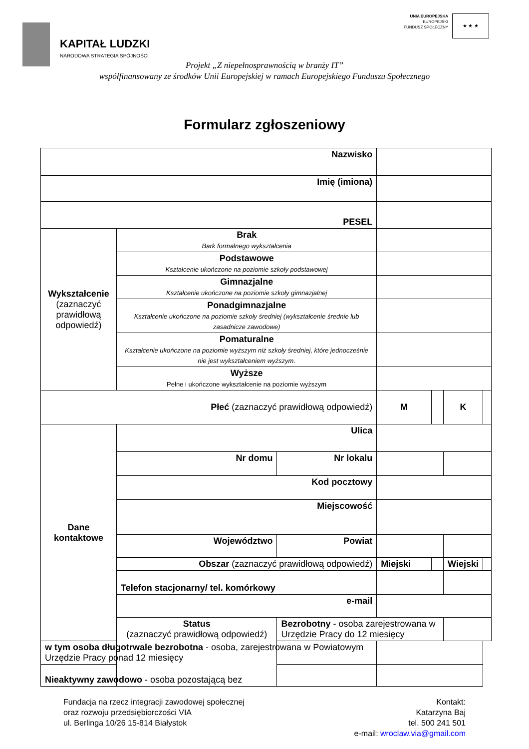KAPITAŁ LUDZKI
NARODOWA STRATEGIA SPÓJNOŚCI
UNIA EUROPEJSKA
EUROPEJSKI
FUNDUSZ SPOŁECZNY
★ ★ ★
Projekt „Z niepełnosprawnością w branży IT”
współfinansowany ze środków Unii Europejskiej w ramach Europejskiego Funduszu Społecznego
Formularz zgłoszeniowy
| Nazwisko | | | | | | |
| Imię (imiona) | | | | | | |
| PESEL | | | | | | |
| Wykształcenie (zaznaczyć prawidłową odpowiedź) | Brak Bark formalnego wykształcenia | | | | | |
| | Podstawowe Kształcenie ukończone na poziomie szkoły podstawowej | | | | | |
| | Gimnazjalne Kształcenie ukończone na poziomie szkoły gimnazjalnej | | | | | |
| | Ponadgimnazjalne Kształcenie ukończone na poziomie szkoły średniej (wykształcenie średnie lub zasadnicze zawodowe) | | | | | |
| | Pomaturalne Kształcenie ukończone na poziomie wyższym niż szkoły średniej, które jednocześnie nie jest wykształceniem wyższym. | | | | | |
| | Wyższe Pełne i ukończone wykształcenie na poziomie wyższym | | | | | |
| Płeć (zaznaczyć prawidłową odpowiedź) | | | M | | K | |
| Dane kontaktowe | Ulica | | | | | |
| | Nr domu | Nr lokalu | | | | |
| | Kod pocztowy | | | | | |
| | Miejscowość | | | | | |
| | Województwo | Powiat | | | | |
| | Obszar (zaznaczyć prawidłową odpowiedź) | | Miejski | | Wiejski | |
| | Telefon stacjonarny/ tel. komórkowy | | | | | |
| | e-mail | | | | | |
| | Status (zaznaczyć prawidłową odpowiedź) | Bezrobotny - osoba zarejestrowana w Urzędzie Pracy do 12 miesięcy | | | | |
| w tym osoba długotrwale bezrobotna - osoba, zarejestrowana w Powiatowym Urzędzie Pracy ponad 12 miesięcy | | | | | | |
| Nieaktywny zawodowo - osoba pozostającą bez | | | | | | |
Fundacja na rzecz integracji zawodowej społecznej
oraz rozwoju przedsiębiorczości VIA
ul. Berlinga 10/26 15-814 Białystok
Kontakt:
Katarzyna Baj
tel. 500 241 501
e-mail: wroclaw.via@gmail.com